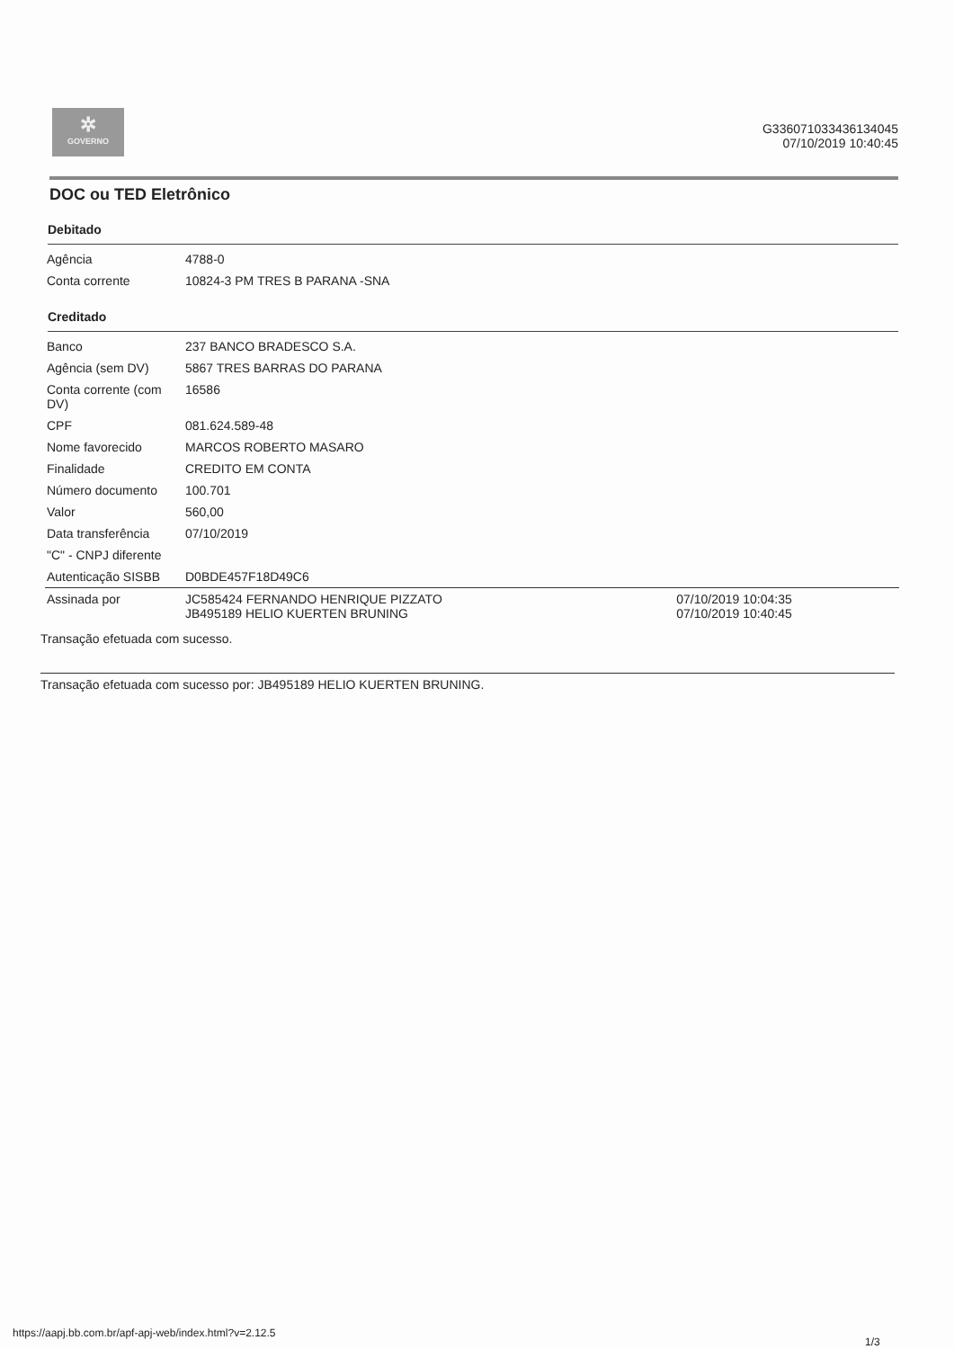✲
GOVERNO
G336071033436134045
07/10/2019 10:40:45
DOC ou TED Eletrônico
Debitado
| Agência | 4788-0 |
| Conta corrente | 10824-3 PM TRES B PARANA -SNA |
Creditado
| Banco | 237 BANCO BRADESCO S.A. | |
| Agência (sem DV) | 5867 TRES BARRAS DO PARANA | |
| Conta corrente (com DV) | 16586 | |
| CPF | 081.624.589-48 | |
| Nome favorecido | MARCOS ROBERTO MASARO | |
| Finalidade | CREDITO EM CONTA | |
| Número documento | 100.701 | |
| Valor | 560,00 | |
| Data transferência | 07/10/2019 | |
| "C" - CNPJ diferente | | |
| Autenticação SISBB | D0BDE457F18D49C6 | |
| Assinada por | JC585424 FERNANDO HENRIQUE PIZZATO JB495189 HELIO KUERTEN BRUNING | 07/10/2019 10:04:35 07/10/2019 10:40:45 |
Transação efetuada com sucesso.
Transação efetuada com sucesso por: JB495189 HELIO KUERTEN BRUNING.
https://aapj.bb.com.br/apf-apj-web/index.html?v=2.12.5
1/3